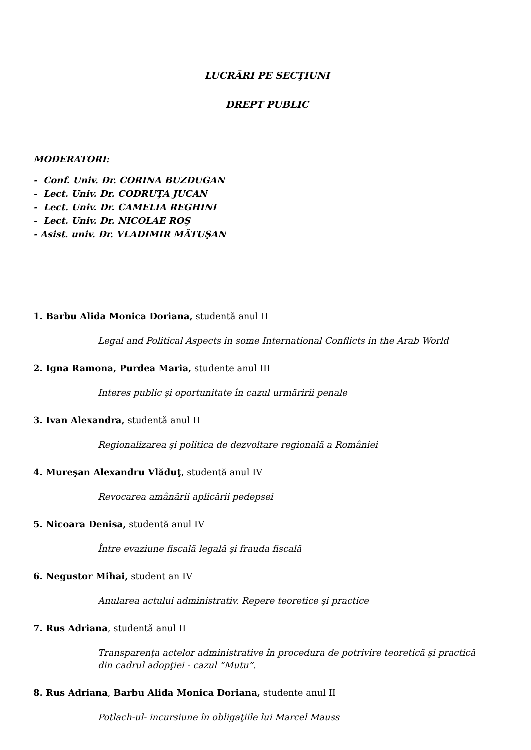LUCRĂRI PE SECŢIUNI
DREPT PUBLIC
MODERATORI:
- Conf. Univ. Dr. CORINA BUZDUGAN
- Lect. Univ. Dr. CODRUŢA JUCAN
- Lect. Univ. Dr. CAMELIA REGHINI
- Lect. Univ. Dr. NICOLAE ROŞ
- Asist. univ. Dr. VLADIMIR MĂTUŞAN
1. Barbu Alida Monica Doriana, studentă anul II
Legal and Political Aspects in some International Conflicts in the Arab World
2. Igna Ramona, Purdea Maria, studente anul III
Interes public şi oportunitate în cazul urmăririi penale
3. Ivan Alexandra, studentă anul II
Regionalizarea şi politica de dezvoltare regională a României
4. Mureşan Alexandru Vlăduţ, studentă anul IV
Revocarea amânării aplicării pedepsei
5. Nicoara Denisa, studentă anul IV
Între evaziune fiscală legală şi frauda fiscală
6. Negustor Mihai, student an IV
Anularea actului administrativ. Repere teoretice şi practice
7. Rus Adriana, studentă anul II
Transparenţa actelor administrative în procedura de potrivire teoretică şi practică din cadrul adopţiei - cazul “Mutu”.
8. Rus Adriana, Barbu Alida Monica Doriana, studente anul II
Potlach-ul- incursiune în obligaţiile lui Marcel Mauss